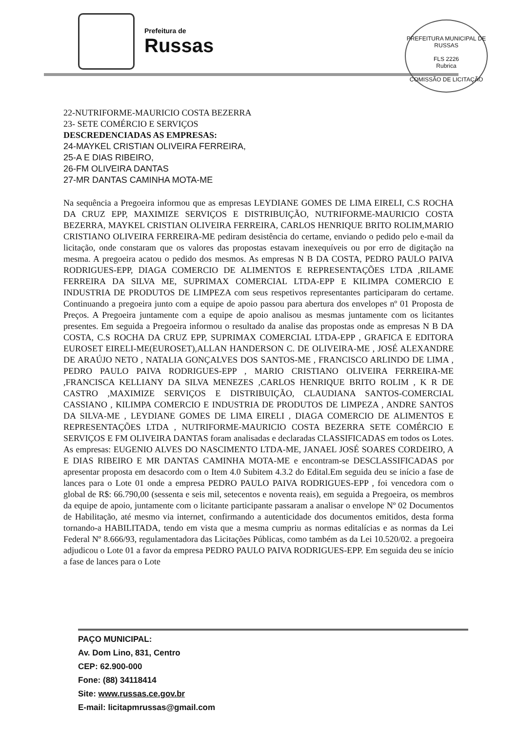Prefeitura de
Russas
PREFEITURA MUNICIPAL DE RUSSAS
FLS 2226
Rubrica
COMISSÃO DE LICITAÇÃO
22-NUTRIFORME-MAURICIO COSTA BEZERRA
23- SETE COMÉRCIO E SERVIÇOS
DESCREDENCIADAS AS EMPRESAS:
24-MAYKEL CRISTIAN OLIVEIRA FERREIRA,
25-A E DIAS RIBEIRO,
26-FM OLIVEIRA DANTAS
27-MR DANTAS CAMINHA MOTA-ME
Na sequência a Pregoeira informou que as empresas LEYDIANE GOMES DE LIMA EIRELI, C.S ROCHA DA CRUZ EPP, MAXIMIZE SERVIÇOS E DISTRIBUIÇÃO, NUTRIFORME-MAURICIO COSTA BEZERRA, MAYKEL CRISTIAN OLIVEIRA FERREIRA, CARLOS HENRIQUE BRITO ROLIM,MARIO CRISTIANO OLIVEIRA FERREIRA-ME pediram desistência do certame, enviando o pedido pelo e-mail da licitação, onde constaram que os valores das propostas estavam inexequíveis ou por erro de digitação na mesma. A pregoeira acatou o pedido dos mesmos. As empresas N B DA COSTA, PEDRO PAULO PAIVA RODRIGUES-EPP, DIAGA COMERCIO DE ALIMENTOS E REPRESENTAÇÕES LTDA ,RILAME FERREIRA DA SILVA ME, SUPRIMAX COMERCIAL LTDA-EPP E KILIMPA COMERCIO E INDUSTRIA DE PRODUTOS DE LIMPEZA com seus respetivos representantes participaram do certame. Continuando a pregoeira junto com a equipe de apoio passou para abertura dos envelopes nº 01 Proposta de Preços. A Pregoeira juntamente com a equipe de apoio analisou as mesmas juntamente com os licitantes presentes. Em seguida a Pregoeira informou o resultado da analise das propostas onde as empresas N B DA COSTA, C.S ROCHA DA CRUZ EPP, SUPRIMAX COMERCIAL LTDA-EPP , GRAFICA E EDITORA EUROSET EIRELI-ME(EUROSET),ALLAN HANDERSON C. DE OLIVEIRA-ME , JOSÉ ALEXANDRE DE ARAÚJO NETO , NATALIA GONÇALVES DOS SANTOS-ME , FRANCISCO ARLINDO DE LIMA , PEDRO PAULO PAIVA RODRIGUES-EPP , MARIO CRISTIANO OLIVEIRA FERREIRA-ME ,FRANCISCA KELLIANY DA SILVA MENEZES ,CARLOS HENRIQUE BRITO ROLIM , K R DE CASTRO ,MAXIMIZE SERVIÇOS E DISTRIBUIÇÃO, CLAUDIANA SANTOS-COMERCIAL CASSIANO , KILIMPA COMERCIO E INDUSTRIA DE PRODUTOS DE LIMPEZA , ANDRE SANTOS DA SILVA-ME , LEYDIANE GOMES DE LIMA EIRELI , DIAGA COMERCIO DE ALIMENTOS E REPRESENTAÇÕES LTDA , NUTRIFORME-MAURICIO COSTA BEZERRA SETE COMÉRCIO E SERVIÇOS E FM OLIVEIRA DANTAS foram analisadas e declaradas CLASSIFICADAS em todos os Lotes. As empresas: EUGENIO ALVES DO NASCIMENTO LTDA-ME, JANAEL JOSÉ SOARES CORDEIRO, A E DIAS RIBEIRO E MR DANTAS CAMINHA MOTA-ME e encontram-se DESCLASSIFICADAS por apresentar proposta em desacordo com o Item 4.0 Subitem 4.3.2 do Edital.Em seguida deu se início a fase de lances para o Lote 01 onde a empresa PEDRO PAULO PAIVA RODRIGUES-EPP , foi vencedora com o global de R$: 66.790,00 (sessenta e seis mil, setecentos e noventa reais), em seguida a Pregoeira, os membros da equipe de apoio, juntamente com o licitante participante passaram a analisar o envelope Nº 02 Documentos de Habilitação, até mesmo via internet, confirmando a autenticidade dos documentos emitidos, desta forma tornando-a HABILITADA, tendo em vista que a mesma cumpriu as normas editalícias e as normas da Lei Federal Nº 8.666/93, regulamentadora das Licitações Públicas, como também as da Lei 10.520/02. a pregoeira adjudicou o Lote 01 a favor da empresa PEDRO PAULO PAIVA RODRIGUES-EPP. Em seguida deu se início a fase de lances para o Lote
PAÇO MUNICIPAL:
Av. Dom Lino, 831, Centro
CEP: 62.900-000
Fone: (88) 34118414
Site: www.russas.ce.gov.br
E-mail: licitapmrussas@gmail.com